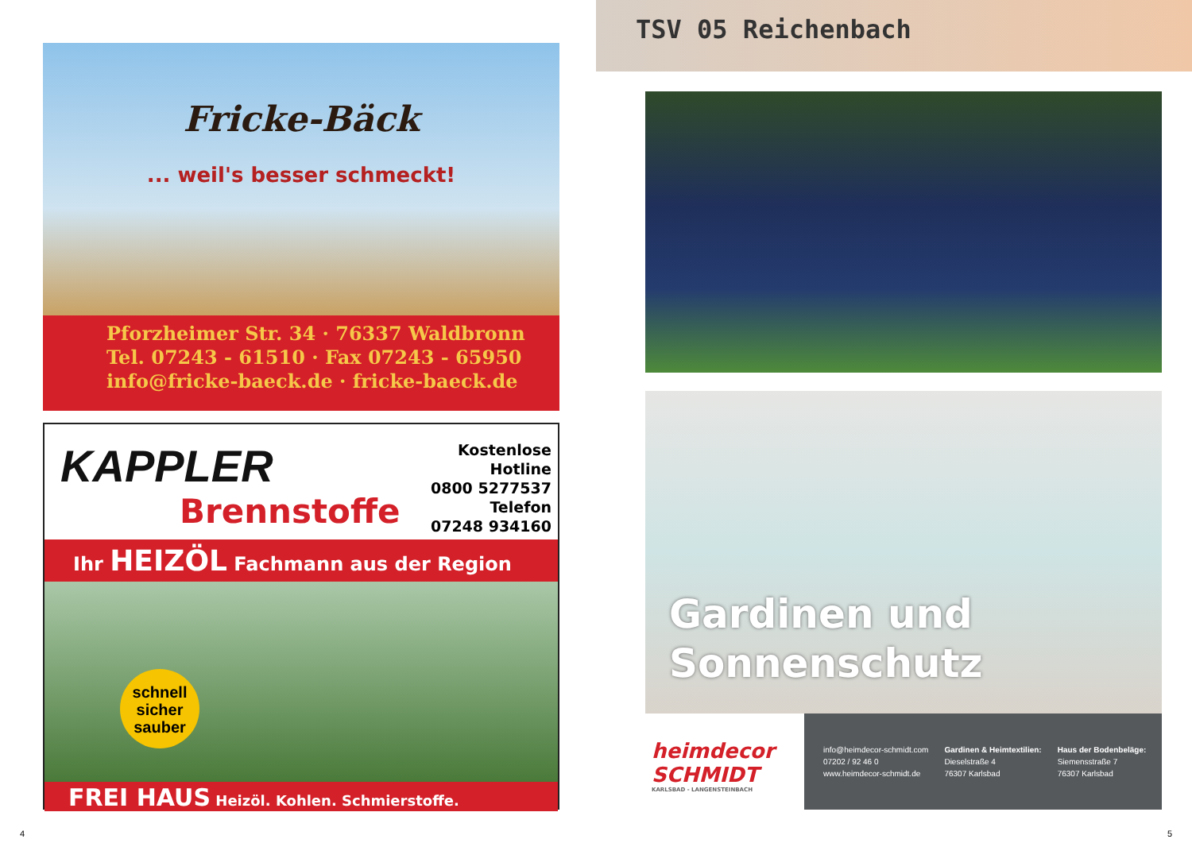Fricke-Bäck
... weil's besser schmeckt!
Pforzheimer Str. 34 · 76337 Waldbronn
Tel. 07243 - 61510 · Fax 07243 - 65950
info@fricke-baeck.de · fricke-baeck.de
KAPPLER
Brennstoffe
Kostenlose Hotline
0800 5277537
Telefon
07248 934160
Ihr HEIZÖL Fachmann aus der Region
schnell
sicher
sauber
FREI HAUS Heizöl. Kohlen. Schmierstoffe.
4
TSV 05 Reichenbach
Gardinen und
Sonnenschutz
heimdecor SCHMIDT
KARLSBAD - LANGENSTEINBACH
info@heimdecor-schmidt.com
07202 / 92 46 0
www.heimdecor-schmidt.de
Gardinen & Heimtextilien:
Dieselstraße 4
76307 Karlsbad
Haus der Bodenbeläge:
Siemensstraße 7
76307 Karlsbad
5